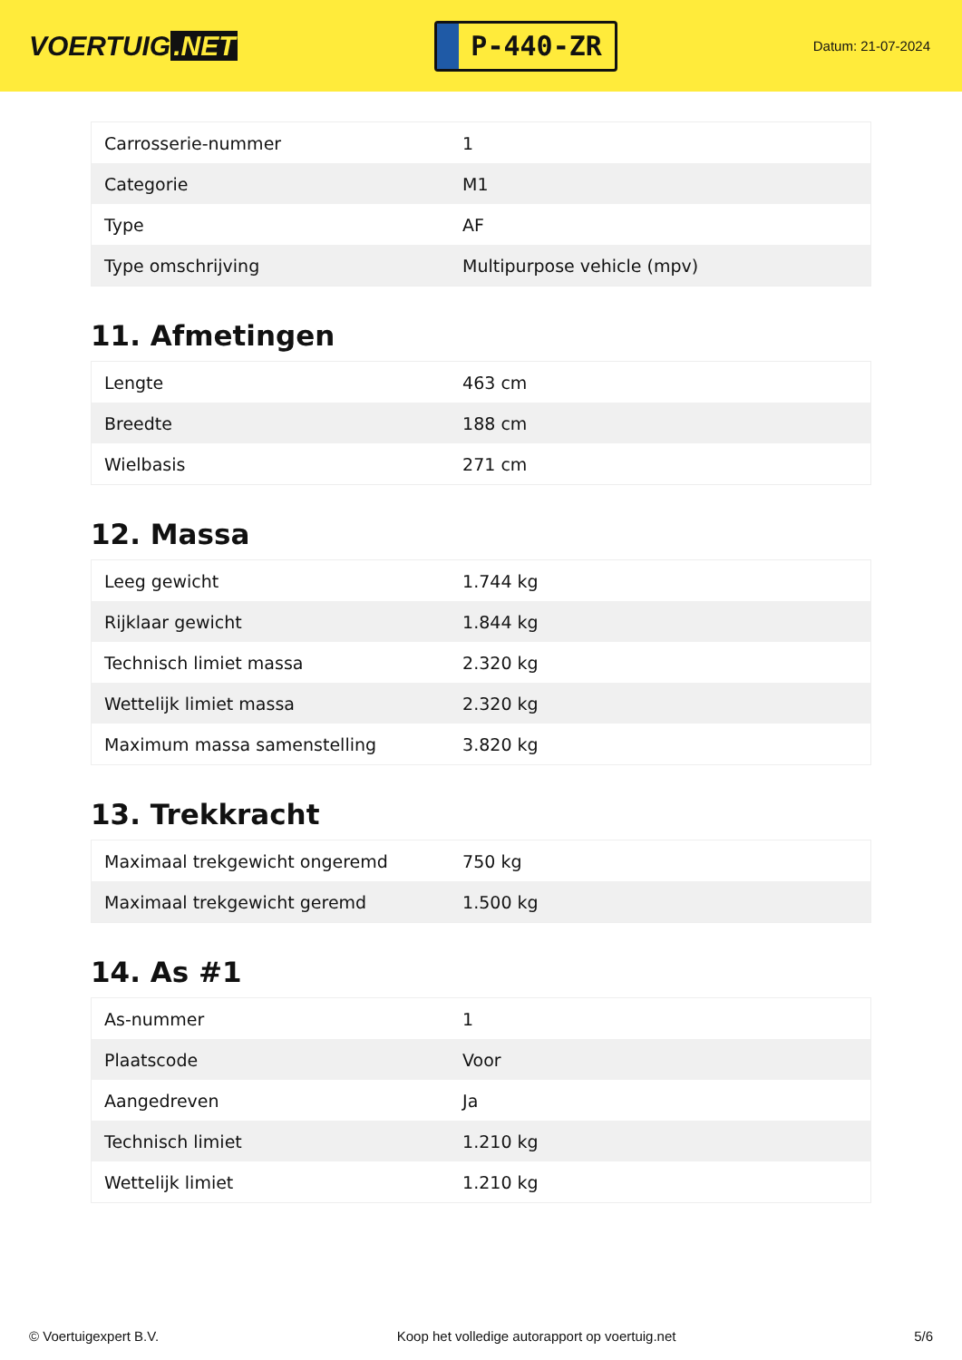VOERTUIG.NET
P-440-ZR
Datum: 21-07-2024
| Carrosserie-nummer | 1 |
| Categorie | M1 |
| Type | AF |
| Type omschrijving | Multipurpose vehicle (mpv) |
11. Afmetingen
| Lengte | 463 cm |
| Breedte | 188 cm |
| Wielbasis | 271 cm |
12. Massa
| Leeg gewicht | 1.744 kg |
| Rijklaar gewicht | 1.844 kg |
| Technisch limiet massa | 2.320 kg |
| Wettelijk limiet massa | 2.320 kg |
| Maximum massa samenstelling | 3.820 kg |
13. Trekkracht
| Maximaal trekgewicht ongeremd | 750 kg |
| Maximaal trekgewicht geremd | 1.500 kg |
14. As #1
| As-nummer | 1 |
| Plaatscode | Voor |
| Aangedreven | Ja |
| Technisch limiet | 1.210 kg |
| Wettelijk limiet | 1.210 kg |
© Voertuigexpert B.V. Koop het volledige autorapport op voertuig.net 5/6